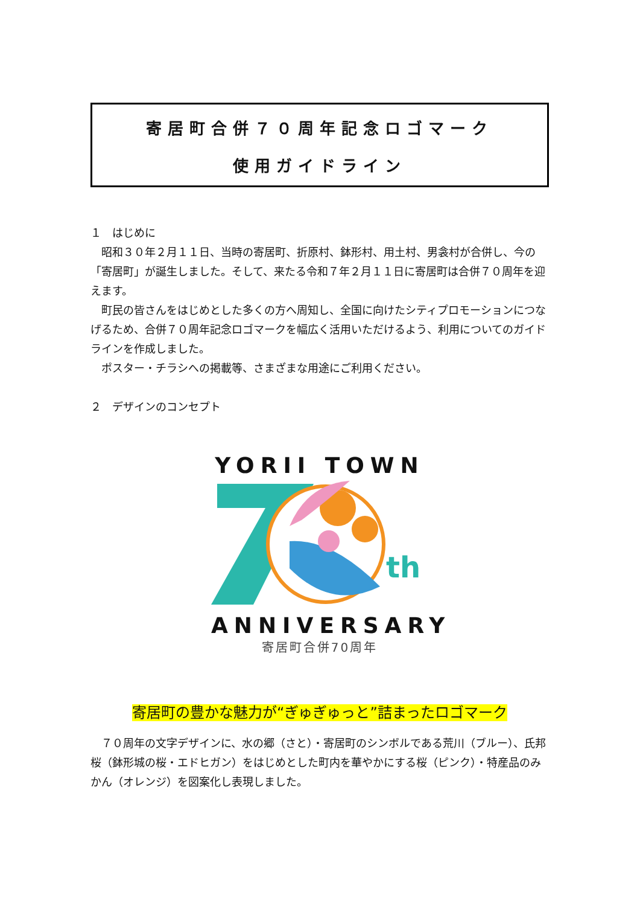寄居町合併７０周年記念ロゴマーク
使用ガイドライン
１　はじめに
　昭和３０年２月１１日、当時の寄居町、折原村、鉢形村、用土村、男衾村が合併し、今の「寄居町」が誕生しました。そして、来たる令和７年２月１１日に寄居町は合併７０周年を迎えます。
　町民の皆さんをはじめとした多くの方へ周知し、全国に向けたシティプロモーションにつなげるため、合併７０周年記念ロゴマークを幅広く活用いただけるよう、利用についてのガイドラインを作成しました。
　ポスター・チラシへの掲載等、さまざまな用途にご利用ください。
２　デザインのコンセプト
YORII TOWN
th
ANNIVERSARY
寄居町合併70周年
寄居町の豊かな魅力が“ぎゅぎゅっと”詰まったロゴマーク
　７０周年の文字デザインに、水の郷（さと）・寄居町のシンボルである荒川（ブルー）、氏邦桜（鉢形城の桜・エドヒガン）をはじめとした町内を華やかにする桜（ピンク）・特産品のみかん（オレンジ）を図案化し表現しました。